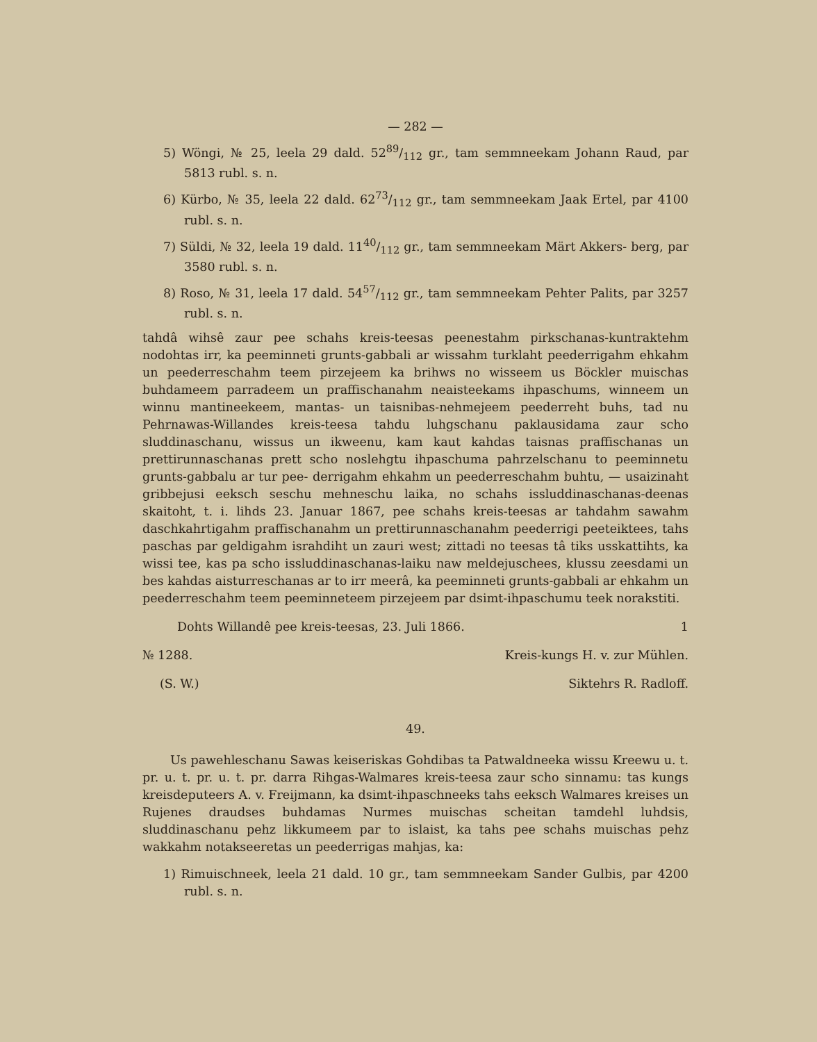— 282 —
5) Wöngi, № 25, leela 29 dald. 5289/112 gr., tam semmneekam Johann Raud, par 5813 rubl. s. n.
6) Kürbo, № 35, leela 22 dald. 6273/112 gr., tam semmneekam Jaak Ertel, par 4100 rubl. s. n.
7) Süldi, № 32, leela 19 dald. 1140/112 gr., tam semmneekam Märt Akkers- berg, par 3580 rubl. s. n.
8) Roso, № 31, leela 17 dald. 5457/112 gr., tam semmneekam Pehter Palits, par 3257 rubl. s. n.
tahdâ wihsê zaur pee schahs kreis-teesas peenestahm pirkschanas-kuntraktehm nodohtas irr, ka peeminneti grunts-gabbali ar wissahm turklaht peederrigahm ehkahm un peederreschahm teem pirzejeem ka brihws no wisseem us Böckler muischas buhdameem parradeem un praffischanahm neaisteekams ihpaschums, winneem un winnu mantineekeem, mantas- un taisnibas-nehmejeem peederreht buhs, tad nu Pehrnawas-Willandes kreis-teesa tahdu luhgschanu paklausidama zaur scho sluddinaschanu, wissus un ikweenu, kam kaut kahdas taisnas praffischanas un prettirunnaschanas prett scho noslehgtu ihpaschuma pahrzelschanu to peeminnetu grunts-gabbalu ar tur pee- derrigahm ehkahm un peederreschahm buhtu, — usaizinaht gribbejusi eeksch seschu mehneschu laika, no schahs issluddinaschanas-deenas skaitoht, t. i. lihds 23. Januar 1867, pee schahs kreis-teesas ar tahdahm sawahm daschkahrtigahm praffischanahm un prettirunnaschanahm peederrigi peeteiktees, tahs paschas par geldigahm israhdiht un zauri west; zittadi no teesas tâ tiks usskattihts, ka wissi tee, kas pa scho issluddinaschanas-laiku naw meldejuschees, klussu zeesdami un bes kahdas aisturreschanas ar to irr meerâ, ka peeminneti grunts-gabbali ar ehkahm un peederreschahm teem peeminneteem pirzejeem par dsimt-ihpaschumu teek norakstiti.
Dohts Willandê pee kreis-teesas, 23. Juli 1866. 1
№ 1288. Kreis-kungs H. v. zur Mühlen.
(S. W.) Siktehrs R. Radloff.
49.
Us pawehleschanu Sawas keiseriskas Gohdibas ta Patwaldneeka wissu Kreewu u. t. pr. u. t. pr. u. t. pr. darra Rihgas-Walmares kreis-teesa zaur scho sinnamu: tas kungs kreisdeputeers A. v. Freijmann, ka dsimt-ihpaschneeks tahs eeksch Walmares kreises un Rujenes draudses buhdamas Nurmes muischas scheitan tamdehl luhdsis, sluddinaschanu pehz likkumeem par to islaist, ka tahs pee schahs muischas pehz wakkahm notakseeretas un peederrigas mahjas, ka:
1) Rimuischneek, leela 21 dald. 10 gr., tam semmneekam Sander Gulbis, par 4200 rubl. s. n.